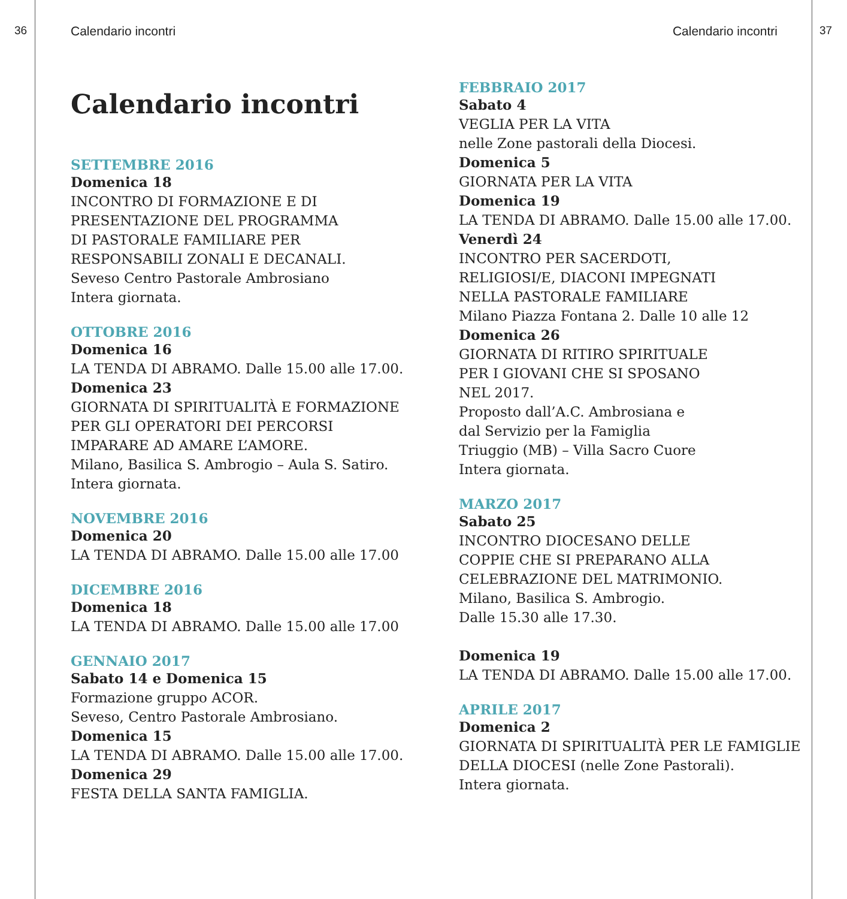36 37
Calendario incontri
Calendario incontri
SETTEMBRE 2016
Domenica 18
INCONTRO DI FORMAZIONE E DI
PRESENTAZIONE DEL PROGRAMMA
DI PASTORALE FAMILIARE PER
RESPONSABILI ZONALI E DECANALI.
Seveso Centro Pastorale Ambrosiano
Intera giornata.
OTTOBRE 2016
Domenica 16
LA TENDA DI ABRAMO. Dalle 15.00 alle 17.00.
Domenica 23
GIORNATA DI SPIRITUALITÀ E FORMAZIONE
PER GLI OPERATORI DEI PERCORSI
IMPARARE AD AMARE L’AMORE.
Milano, Basilica S. Ambrogio – Aula S. Satiro.
Intera giornata.
NOVEMBRE 2016
Domenica 20
LA TENDA DI ABRAMO. Dalle 15.00 alle 17.00
DICEMBRE 2016
Domenica 18
LA TENDA DI ABRAMO. Dalle 15.00 alle 17.00
GENNAIO 2017
Sabato 14 e Domenica 15
Formazione gruppo ACOR.
Seveso, Centro Pastorale Ambrosiano.
Domenica 15
LA TENDA DI ABRAMO. Dalle 15.00 alle 17.00.
Domenica 29
FESTA DELLA SANTA FAMIGLIA.
Calendario incontri
FEBBRAIO 2017
Sabato 4
VEGLIA PER LA VITA
nelle Zone pastorali della Diocesi.
Domenica 5
GIORNATA PER LA VITA
Domenica 19
LA TENDA DI ABRAMO. Dalle 15.00 alle 17.00.
Venerdì 24
INCONTRO PER SACERDOTI,
RELIGIOSI/E, DIACONI IMPEGNATI
NELLA PASTORALE FAMILIARE
Milano Piazza Fontana 2. Dalle 10 alle 12
Domenica 26
GIORNATA DI RITIRO SPIRITUALE
PER I GIOVANI CHE SI SPOSANO
NEL 2017.
Proposto dall’A.C. Ambrosiana e
dal Servizio per la Famiglia
Triuggio (MB) – Villa Sacro Cuore
Intera giornata.
MARZO 2017
Sabato 25
INCONTRO DIOCESANO DELLE
COPPIE CHE SI PREPARANO ALLA
CELEBRAZIONE DEL MATRIMONIO.
Milano, Basilica S. Ambrogio.
Dalle 15.30 alle 17.30.
Domenica 19
LA TENDA DI ABRAMO. Dalle 15.00 alle 17.00.
APRILE 2017
Domenica 2
GIORNATA DI SPIRITUALITÀ PER LE FAMIGLIE
DELLA DIOCESI (nelle Zone Pastorali).
Intera giornata.